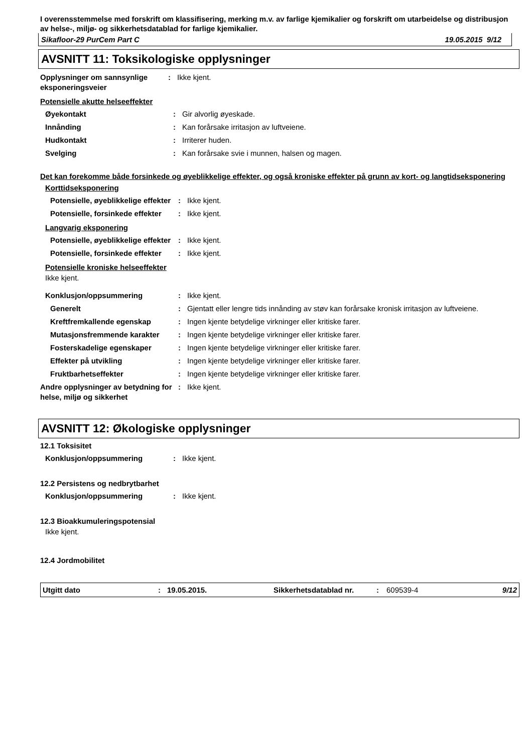I overensstemmelse med forskrift om klassifisering, merking m.v. av farlige kjemikalier og forskrift om utarbeidelse og distribusjon av helse-, miljø- og sikkerhetsdatablad for farlige kjemikalier.
Sikafloor-29 PurCem Part C 19.05.2015 9/12
AVSNITT 11: Toksikologiske opplysninger
| Opplysninger om sannsynlige eksponeringsveier | : | Ikke kjent. |
Potensielle akutte helseeffekter
| Øyekontakt | : | Gir alvorlig øyeskade. |
| Innånding | : | Kan forårsake irritasjon av luftveiene. |
| Hudkontakt | : | Irriterer huden. |
| Svelging | : | Kan forårsake svie i munnen, halsen og magen. |
Det kan forekomme både forsinkede og øyeblikkelige effekter, og også kroniske effekter på grunn av kort- og langtidseksponering
Korttidseksponering
| Potensielle, øyeblikkelige effekter | : | Ikke kjent. |
| Potensielle, forsinkede effekter | : | Ikke kjent. |
Langvarig eksponering
| Potensielle, øyeblikkelige effekter | : | Ikke kjent. |
| Potensielle, forsinkede effekter | : | Ikke kjent. |
Potensielle kroniske helseeffekter
Ikke kjent.
| Konklusjon/oppsummering | : | Ikke kjent. |
| Generelt | : | Gjentatt eller lengre tids innånding av støv kan forårsake kronisk irritasjon av luftveiene. |
| Kreftfremkallende egenskap | : | Ingen kjente betydelige virkninger eller kritiske farer. |
| Mutasjonsfremmende karakter | : | Ingen kjente betydelige virkninger eller kritiske farer. |
| Fosterskadelige egenskaper | : | Ingen kjente betydelige virkninger eller kritiske farer. |
| Effekter på utvikling | : | Ingen kjente betydelige virkninger eller kritiske farer. |
| Fruktbarhetseffekter | : | Ingen kjente betydelige virkninger eller kritiske farer. |
| Andre opplysninger av betydning for helse, miljø og sikkerhet | : | Ikke kjent. |
AVSNITT 12: Økologiske opplysninger
12.1 Toksisitet
| Konklusjon/oppsummering | : | Ikke kjent. |
12.2 Persistens og nedbrytbarhet
| Konklusjon/oppsummering | : | Ikke kjent. |
12.3 Bioakkumuleringspotensial
Ikke kjent.
12.4 Jordmobilitet
Utgitt dato: 19.05.2015. Sikkerhetsdatablad nr.: 609539-4 9/12